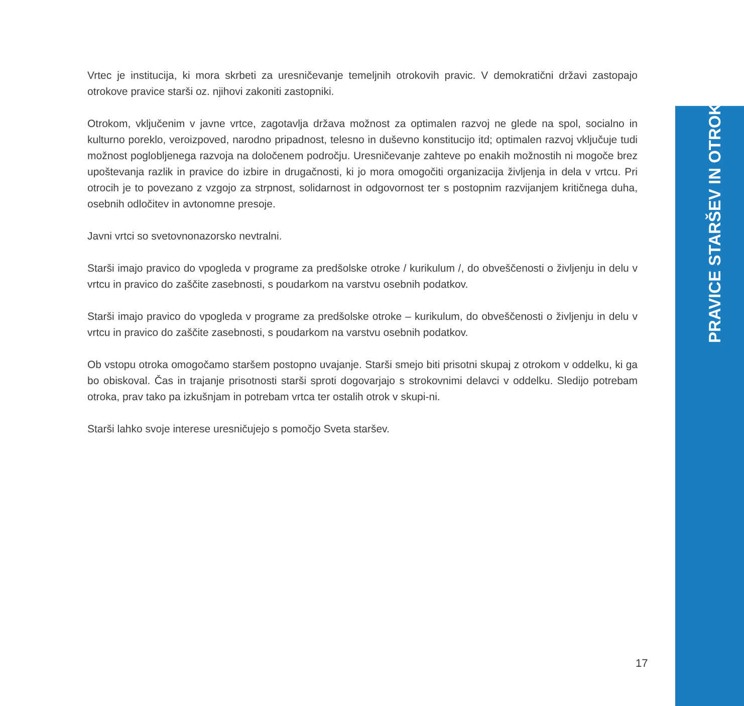Vrtec je institucija, ki mora skrbeti za uresničevanje temeljnih otrokovih pravic. V demokratični državi zastopajo otrokove pravice starši oz. njihovi zakoniti zastopniki.
Otrokom, vključenim v javne vrtce, zagotavlja država možnost za optimalen razvoj ne glede na spol, socialno in kulturno poreklo, veroizpoved, narodno pripadnost, telesno in duševno konstitucijo itd; optimalen razvoj vključuje tudi možnost poglobljenega razvoja na določenem področju. Uresničevanje zahteve po enakih možnostih ni mogoče brez upoštevanja razlik in pravice do izbire in drugačnosti, ki jo mora omogočiti organizacija življenja in dela v vrtcu. Pri otrocih je to povezano z vzgojo za strpnost, solidarnost in odgovornost ter s postopnim razvijanjem kritičnega duha, osebnih odločitev in avtonomne presoje.
Javni vrtci so svetovnonazorsko nevtralni.
Starši imajo pravico do vpogleda v programe za predšolske otroke / kurikulum /, do obveščenosti o življenju in delu v vrtcu in pravico do zaščite zasebnosti, s poudarkom na varstvu osebnih podatkov.
Starši imajo pravico do vpogleda v programe za predšolske otroke – kurikulum, do obveščenosti o življenju in delu v vrtcu in pravico do zaščite zasebnosti, s poudarkom na varstvu osebnih podatkov.
Ob vstopu otroka omogočamo staršem postopno uvajanje. Starši smejo biti prisotni skupaj z otrokom v oddelku, ki ga bo obiskoval. Čas in trajanje prisotnosti starši sproti dogovarjajo s strokovnimi delavci v oddelku. Sledijo potrebam otroka, prav tako pa izkušnjam in potrebam vrtca ter ostalih otrok v skupi-ni.
Starši lahko svoje interese uresničujejo s pomočjo Sveta staršev.
PRAVICE STARŠEV IN OTROK
17